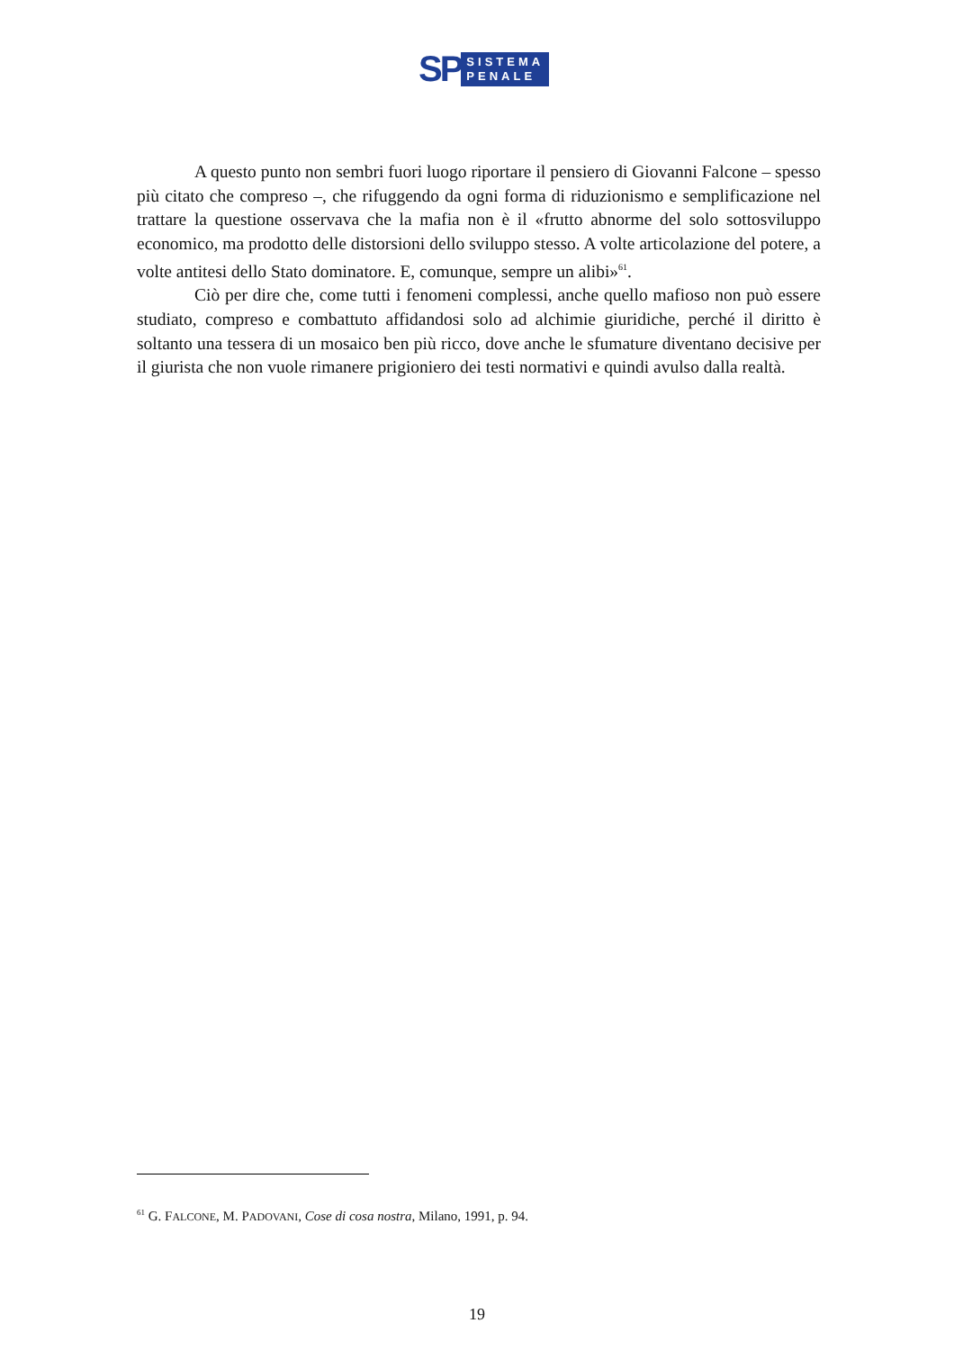SP
SISTEMA
PENALE
A questo punto non sembri fuori luogo riportare il pensiero di Giovanni Falcone – spesso più citato che compreso –, che rifuggendo da ogni forma di riduzionismo e semplificazione nel trattare la questione osservava che la mafia non è il «frutto abnorme del solo sottosviluppo economico, ma prodotto delle distorsioni dello sviluppo stesso. A volte articolazione del potere, a volte antitesi dello Stato dominatore. E, comunque, sempre un alibi»<sup>61</sup>.
Ciò per dire che, come tutti i fenomeni complessi, anche quello mafioso non può essere studiato, compreso e combattuto affidandosi solo ad alchimie giuridiche, perché il diritto è soltanto una tessera di un mosaico ben più ricco, dove anche le sfumature diventano decisive per il giurista che non vuole rimanere prigioniero dei testi normativi e quindi avulso dalla realtà.
<sup>61</sup> G. FALCONE, M. PADOVANI, Cose di cosa nostra, Milano, 1991, p. 94.
19